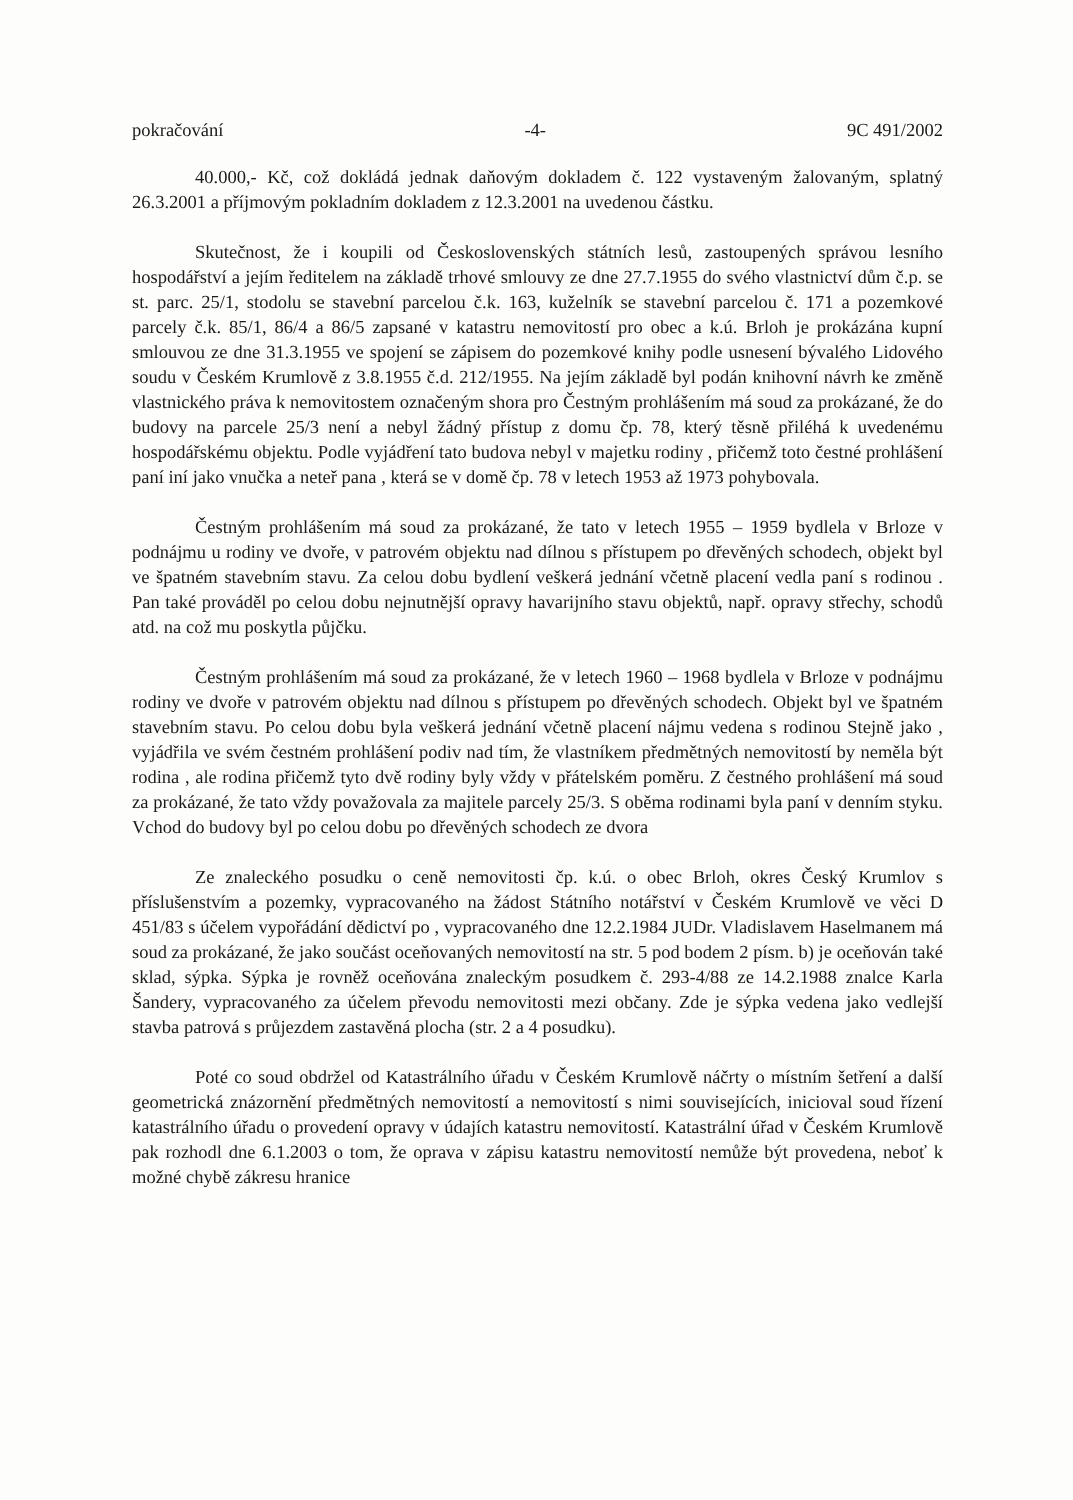pokračování -4- 9C 491/2002
40.000,- Kč, což dokládá jednak daňovým dokladem č. 122 vystaveným žalovaným, splatný 26.3.2001 a příjmovým pokladním dokladem z 12.3.2001 na uvedenou částku.
Skutečnost, že i koupili od Československých státních lesů, zastoupených správou lesního hospodářství a jejím ředitelem na základě trhové smlouvy ze dne 27.7.1955 do svého vlastnictví dům č.p. se st. parc. 25/1, stodolu se stavební parcelou č.k. 163, kuželník se stavební parcelou č. 171 a pozemkové parcely č.k. 85/1, 86/4 a 86/5 zapsané v katastru nemovitostí pro obec a k.ú. Brloh je prokázána kupní smlouvou ze dne 31.3.1955 ve spojení se zápisem do pozemkové knihy podle usnesení bývalého Lidového soudu v Českém Krumlově z 3.8.1955 č.d. 212/1955. Na jejím základě byl podán knihovní návrh ke změně vlastnického práva k nemovitostem označeným shora pro Čestným prohlášením má soud za prokázané, že do budovy na parcele 25/3 není a nebyl žádný přístup z domu čp. 78, který těsně přiléhá k uvedenému hospodářskému objektu. Podle vyjádření tato budova nebyl v majetku rodiny , přičemž toto čestné prohlášení paní iní jako vnučka a neteř pana , která se v domě čp. 78 v letech 1953 až 1973 pohybovala.
Čestným prohlášením má soud za prokázané, že tato v letech 1955 – 1959 bydlela v Brloze v podnájmu u rodiny ve dvoře, v patrovém objektu nad dílnou s přístupem po dřevěných schodech, objekt byl ve špatném stavebním stavu. Za celou dobu bydlení veškerá jednání včetně placení vedla paní s rodinou . Pan také prováděl po celou dobu nejnutnější opravy havarijního stavu objektů, např. opravy střechy, schodů atd. na což mu poskytla půjčku.
Čestným prohlášením má soud za prokázané, že v letech 1960 – 1968 bydlela v Brloze v podnájmu rodiny ve dvoře v patrovém objektu nad dílnou s přístupem po dřevěných schodech. Objekt byl ve špatném stavebním stavu. Po celou dobu byla veškerá jednání včetně placení nájmu vedena s rodinou Stejně jako , vyjádřila ve svém čestném prohlášení podiv nad tím, že vlastníkem předmětných nemovitostí by neměla být rodina , ale rodina přičemž tyto dvě rodiny byly vždy v přátelském poměru. Z čestného prohlášení má soud za prokázané, že tato vždy považovala za majitele parcely 25/3. S oběma rodinami byla paní v denním styku. Vchod do budovy byl po celou dobu po dřevěných schodech ze dvora
Ze znaleckého posudku o ceně nemovitosti čp. k.ú. o obec Brloh, okres Český Krumlov s příslušenstvím a pozemky, vypracovaného na žádost Státního notářství v Českém Krumlově ve věci D 451/83 s účelem vypořádání dědictví po , vypracovaného dne 12.2.1984 JUDr. Vladislavem Haselmanem má soud za prokázané, že jako součást oceňovaných nemovitostí na str. 5 pod bodem 2 písm. b) je oceňován také sklad, sýpka. Sýpka je rovněž oceňována znaleckým posudkem č. 293-4/88 ze 14.2.1988 znalce Karla Šandery, vypracovaného za účelem převodu nemovitosti mezi občany. Zde je sýpka vedena jako vedlejší stavba patrová s průjezdem zastavěná plocha (str. 2 a 4 posudku).
Poté co soud obdržel od Katastrálního úřadu v Českém Krumlově náčrty o místním šetření a další geometrická znázornění předmětných nemovitostí a nemovitostí s nimi souvisejících, inicioval soud řízení katastrálního úřadu o provedení opravy v údajích katastru nemovitostí. Katastrální úřad v Českém Krumlově pak rozhodl dne 6.1.2003 o tom, že oprava v zápisu katastru nemovitostí nemůže být provedena, neboť k možné chybě zákresu hranice